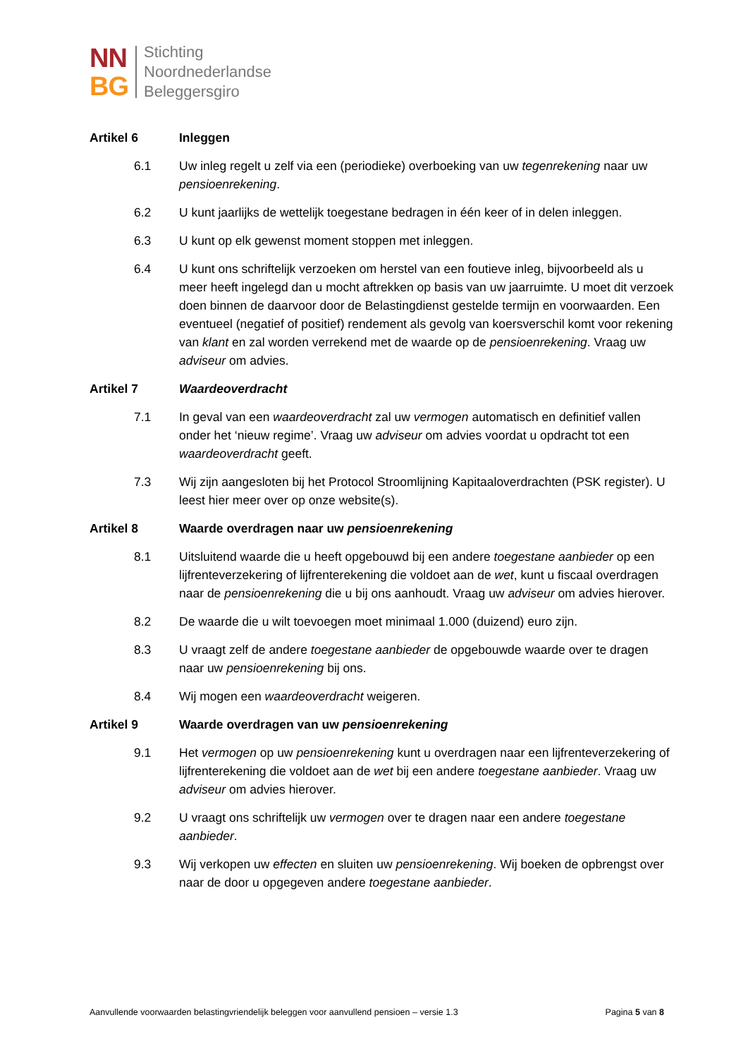NN
BG
Stichting
Noordnederlandse
Beleggersgiro
Artikel 6 Inleggen
6.1 Uw inleg regelt u zelf via een (periodieke) overboeking van uw tegenrekening naar uw pensioenrekening.
6.2 U kunt jaarlijks de wettelijk toegestane bedragen in één keer of in delen inleggen.
6.3 U kunt op elk gewenst moment stoppen met inleggen.
6.4 U kunt ons schriftelijk verzoeken om herstel van een foutieve inleg, bijvoorbeeld als u meer heeft ingelegd dan u mocht aftrekken op basis van uw jaarruimte. U moet dit verzoek doen binnen de daarvoor door de Belastingdienst gestelde termijn en voorwaarden. Een eventueel (negatief of positief) rendement als gevolg van koersverschil komt voor rekening van klant en zal worden verrekend met de waarde op de pensioenrekening. Vraag uw adviseur om advies.
Artikel 7 Waardeoverdracht
7.1 In geval van een waardeoverdracht zal uw vermogen automatisch en definitief vallen onder het ‘nieuw regime’. Vraag uw adviseur om advies voordat u opdracht tot een waardeoverdracht geeft.
7.3 Wij zijn aangesloten bij het Protocol Stroomlijning Kapitaaloverdrachten (PSK register). U leest hier meer over op onze website(s).
Artikel 8 Waarde overdragen naar uw pensioenrekening
8.1 Uitsluitend waarde die u heeft opgebouwd bij een andere toegestane aanbieder op een lijfrenteverzekering of lijfrenterekening die voldoet aan de wet, kunt u fiscaal overdragen naar de pensioenrekening die u bij ons aanhoudt. Vraag uw adviseur om advies hierover.
8.2 De waarde die u wilt toevoegen moet minimaal 1.000 (duizend) euro zijn.
8.3 U vraagt zelf de andere toegestane aanbieder de opgebouwde waarde over te dragen naar uw pensioenrekening bij ons.
8.4 Wij mogen een waardeoverdracht weigeren.
Artikel 9 Waarde overdragen van uw pensioenrekening
9.1 Het vermogen op uw pensioenrekening kunt u overdragen naar een lijfrenteverzekering of lijfrenterekening die voldoet aan de wet bij een andere toegestane aanbieder. Vraag uw adviseur om advies hierover.
9.2 U vraagt ons schriftelijk uw vermogen over te dragen naar een andere toegestane aanbieder.
9.3 Wij verkopen uw effecten en sluiten uw pensioenrekening. Wij boeken de opbrengst over naar de door u opgegeven andere toegestane aanbieder.
Aanvullende voorwaarden belastingvriendelijk beleggen voor aanvullend pensioen – versie 1.3 Pagina 5 van 8